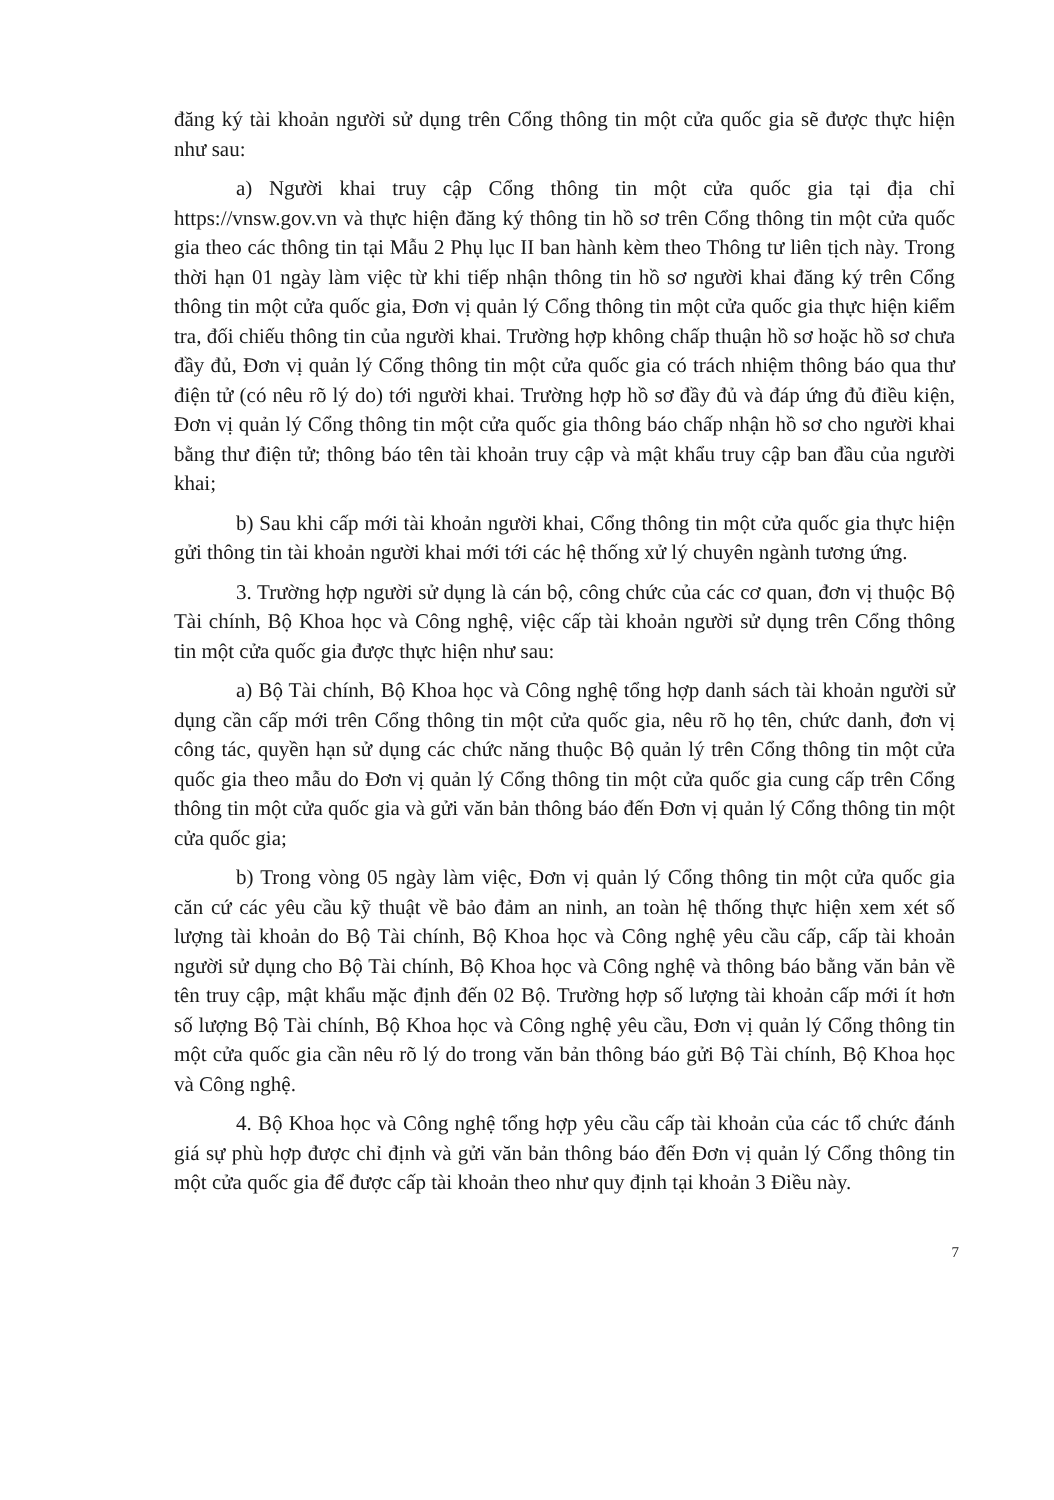đăng ký tài khoản người sử dụng trên Cổng thông tin một cửa quốc gia sẽ được thực hiện như sau:
a) Người khai truy cập Cổng thông tin một cửa quốc gia tại địa chỉ https://vnsw.gov.vn và thực hiện đăng ký thông tin hồ sơ trên Cổng thông tin một cửa quốc gia theo các thông tin tại Mẫu 2 Phụ lục II ban hành kèm theo Thông tư liên tịch này. Trong thời hạn 01 ngày làm việc từ khi tiếp nhận thông tin hồ sơ người khai đăng ký trên Cổng thông tin một cửa quốc gia, Đơn vị quản lý Cổng thông tin một cửa quốc gia thực hiện kiểm tra, đối chiếu thông tin của người khai. Trường hợp không chấp thuận hồ sơ hoặc hồ sơ chưa đầy đủ, Đơn vị quản lý Cổng thông tin một cửa quốc gia có trách nhiệm thông báo qua thư điện tử (có nêu rõ lý do) tới người khai. Trường hợp hồ sơ đầy đủ và đáp ứng đủ điều kiện, Đơn vị quản lý Cổng thông tin một cửa quốc gia thông báo chấp nhận hồ sơ cho người khai bằng thư điện tử; thông báo tên tài khoản truy cập và mật khẩu truy cập ban đầu của người khai;
b) Sau khi cấp mới tài khoản người khai, Cổng thông tin một cửa quốc gia thực hiện gửi thông tin tài khoản người khai mới tới các hệ thống xử lý chuyên ngành tương ứng.
3. Trường hợp người sử dụng là cán bộ, công chức của các cơ quan, đơn vị thuộc Bộ Tài chính, Bộ Khoa học và Công nghệ, việc cấp tài khoản người sử dụng trên Cổng thông tin một cửa quốc gia được thực hiện như sau:
a) Bộ Tài chính, Bộ Khoa học và Công nghệ tổng hợp danh sách tài khoản người sử dụng cần cấp mới trên Cổng thông tin một cửa quốc gia, nêu rõ họ tên, chức danh, đơn vị công tác, quyền hạn sử dụng các chức năng thuộc Bộ quản lý trên Cổng thông tin một cửa quốc gia theo mẫu do Đơn vị quản lý Cổng thông tin một cửa quốc gia cung cấp trên Cổng thông tin một cửa quốc gia và gửi văn bản thông báo đến Đơn vị quản lý Cổng thông tin một cửa quốc gia;
b) Trong vòng 05 ngày làm việc, Đơn vị quản lý Cổng thông tin một cửa quốc gia căn cứ các yêu cầu kỹ thuật về bảo đảm an ninh, an toàn hệ thống thực hiện xem xét số lượng tài khoản do Bộ Tài chính, Bộ Khoa học và Công nghệ yêu cầu cấp, cấp tài khoản người sử dụng cho Bộ Tài chính, Bộ Khoa học và Công nghệ và thông báo bằng văn bản về tên truy cập, mật khẩu mặc định đến 02 Bộ. Trường hợp số lượng tài khoản cấp mới ít hơn số lượng Bộ Tài chính, Bộ Khoa học và Công nghệ yêu cầu, Đơn vị quản lý Cổng thông tin một cửa quốc gia cần nêu rõ lý do trong văn bản thông báo gửi Bộ Tài chính, Bộ Khoa học và Công nghệ.
4. Bộ Khoa học và Công nghệ tổng hợp yêu cầu cấp tài khoản của các tổ chức đánh giá sự phù hợp được chỉ định và gửi văn bản thông báo đến Đơn vị quản lý Cổng thông tin một cửa quốc gia để được cấp tài khoản theo như quy định tại khoản 3 Điều này.
7